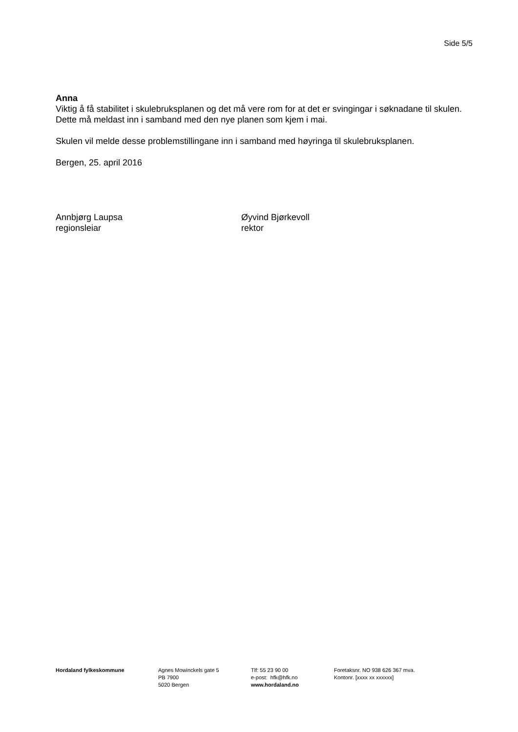Side 5/5
Anna
Viktig å få stabilitet i skulebruksplanen og det må vere rom for at det er svingingar i søknadane til skulen. Dette må meldast inn i samband med den nye planen som kjem i mai.
Skulen vil melde desse problemstillingane inn i samband med høyringa til skulebruksplanen.
Bergen, 25. april 2016
Annbjørg Laupsa
regionsleiar
Øyvind Bjørkevoll
rektor
Hordaland fylkeskommune Agnes Mowinckels gate 5
PB 7900
5020 Bergen
Tlf: 55 23 90 00
e-post: hfk@hfk.no
www.hordaland.no
Foretaksnr. NO 938 626 367 mva.
Kontonr. [xxxx xx xxxxxx]